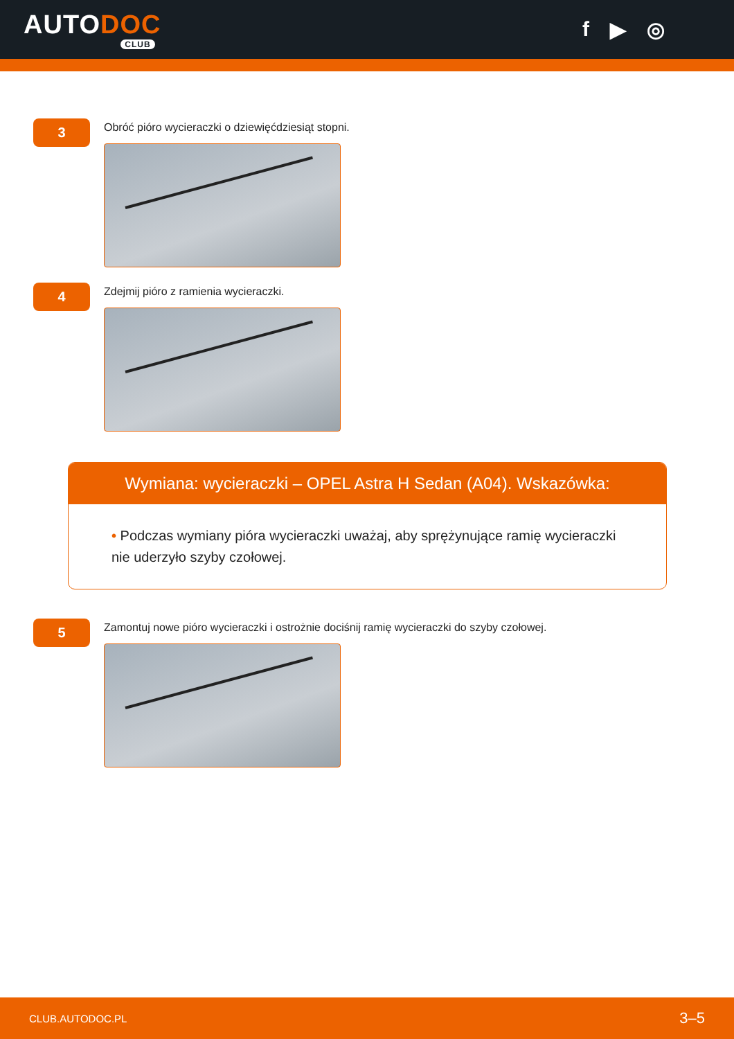AUTODOC
CLUB
f ▶ ◎
3
Obróć pióro wycieraczki o dziewięćdziesiąt stopni.
4
Zdejmij pióro z ramienia wycieraczki.
Wymiana: wycieraczki – OPEL Astra H Sedan (A04). Wskazówka:
• Podczas wymiany pióra wycieraczki uważaj, aby sprężynujące ramię wycieraczki nie uderzyło szyby czołowej.
5
Zamontuj nowe pióro wycieraczki i ostrożnie dociśnij ramię wycieraczki do szyby czołowej.
CLUB.AUTODOC.PL 3–5